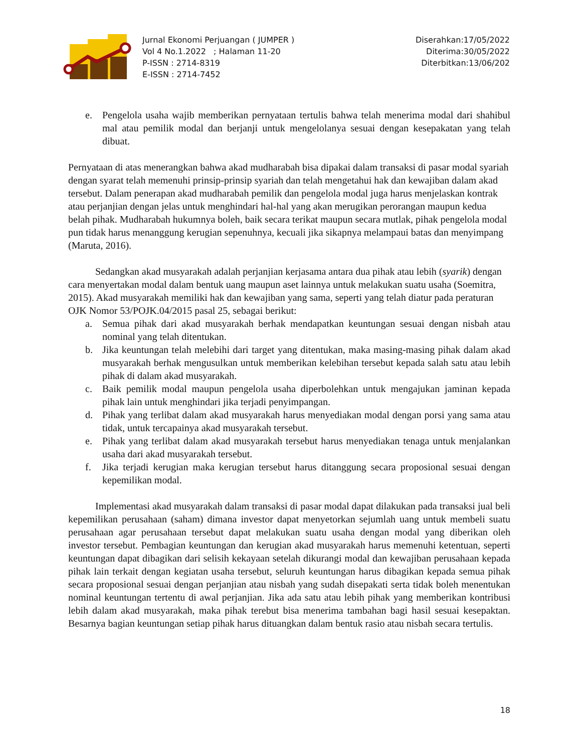Jurnal Ekonomi Perjuangan ( JUMPER )
Vol 4 No.1.2022 ; Halaman 11-20
P-ISSN : 2714-8319
E-ISSN : 2714-7452
Diserahkan:17/05/2022
Diterima:30/05/2022
Diterbitkan:13/06/202
e. Pengelola usaha wajib memberikan pernyataan tertulis bahwa telah menerima modal dari shahibul mal atau pemilik modal dan berjanji untuk mengelolanya sesuai dengan kesepakatan yang telah dibuat.
Pernyataan di atas menerangkan bahwa akad mudharabah bisa dipakai dalam transaksi di pasar modal syariah dengan syarat telah memenuhi prinsip-prinsip syariah dan telah mengetahui hak dan kewajiban dalam akad tersebut. Dalam penerapan akad mudharabah pemilik dan pengelola modal juga harus menjelaskan kontrak atau perjanjian dengan jelas untuk menghindari hal-hal yang akan merugikan perorangan maupun kedua belah pihak. Mudharabah hukumnya boleh, baik secara terikat maupun secara mutlak, pihak pengelola modal pun tidak harus menanggung kerugian sepenuhnya, kecuali jika sikapnya melampaui batas dan menyimpang (Maruta, 2016).
Sedangkan akad musyarakah adalah perjanjian kerjasama antara dua pihak atau lebih (syarik) dengan cara menyertakan modal dalam bentuk uang maupun aset lainnya untuk melakukan suatu usaha (Soemitra, 2015). Akad musyarakah memiliki hak dan kewajiban yang sama, seperti yang telah diatur pada peraturan OJK Nomor 53/POJK.04/2015 pasal 25, sebagai berikut:
a. Semua pihak dari akad musyarakah berhak mendapatkan keuntungan sesuai dengan nisbah atau nominal yang telah ditentukan.
b. Jika keuntungan telah melebihi dari target yang ditentukan, maka masing-masing pihak dalam akad musyarakah berhak mengusulkan untuk memberikan kelebihan tersebut kepada salah satu atau lebih pihak di dalam akad musyarakah.
c. Baik pemilik modal maupun pengelola usaha diperbolehkan untuk mengajukan jaminan kepada pihak lain untuk menghindari jika terjadi penyimpangan.
d. Pihak yang terlibat dalam akad musyarakah harus menyediakan modal dengan porsi yang sama atau tidak, untuk tercapainya akad musyarakah tersebut.
e. Pihak yang terlibat dalam akad musyarakah tersebut harus menyediakan tenaga untuk menjalankan usaha dari akad musyarakah tersebut.
f. Jika terjadi kerugian maka kerugian tersebut harus ditanggung secara proposional sesuai dengan kepemilikan modal.
Implementasi akad musyarakah dalam transaksi di pasar modal dapat dilakukan pada transaksi jual beli kepemilikan perusahaan (saham) dimana investor dapat menyetorkan sejumlah uang untuk membeli suatu perusahaan agar perusahaan tersebut dapat melakukan suatu usaha dengan modal yang diberikan oleh investor tersebut. Pembagian keuntungan dan kerugian akad musyarakah harus memenuhi ketentuan, seperti keuntungan dapat dibagikan dari selisih kekayaan setelah dikurangi modal dan kewajiban perusahaan kepada pihak lain terkait dengan kegiatan usaha tersebut, seluruh keuntungan harus dibagikan kepada semua pihak secara proposional sesuai dengan perjanjian atau nisbah yang sudah disepakati serta tidak boleh menentukan nominal keuntungan tertentu di awal perjanjian. Jika ada satu atau lebih pihak yang memberikan kontribusi lebih dalam akad musyarakah, maka pihak terebut bisa menerima tambahan bagi hasil sesuai kesepaktan. Besarnya bagian keuntungan setiap pihak harus dituangkan dalam bentuk rasio atau nisbah secara tertulis.
18